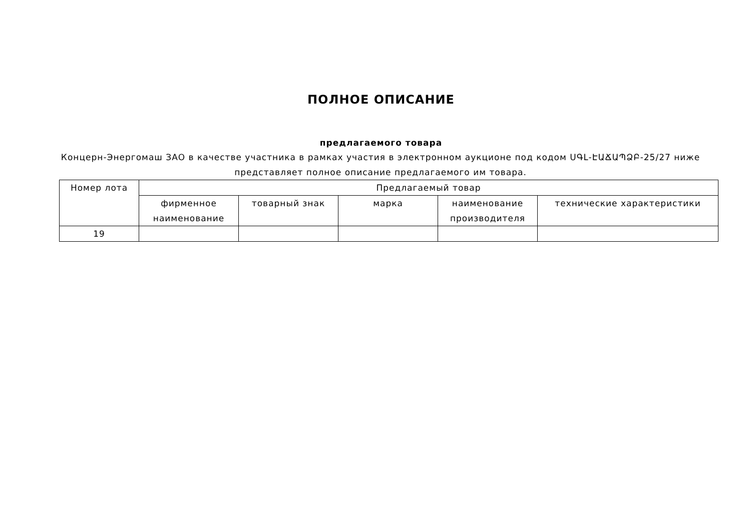ПОЛНОЕ ОПИСАНИЕ
предлагаемого товара
Концерн-Энергомаш ЗАО в качестве участника в рамках участия в электронном аукционе под кодом ՍԳԼ-ԷԱՃԱՊՁԲ-25/27 ниже представляет полное описание предлагаемого им товара.
| Номер лота | Предлагаемый товар | | | | |
| --- | --- | --- | --- | --- | --- |
| | фирменное наименование | товарный знак | марка | наименование производителя | технические характеристики |
| 19 | | | | | |